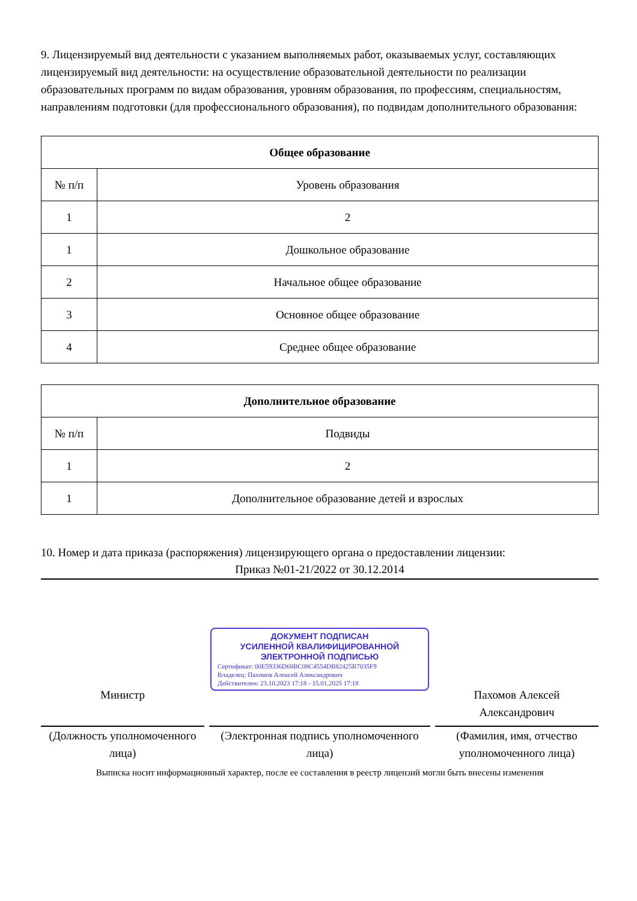9. Лицензируемый вид деятельности с указанием выполняемых работ, оказываемых услуг, составляющих лицензируемый вид деятельности: на осуществление образовательной деятельности по реализации образовательных программ по видам образования, уровням образования, по профессиям, специальностям, направлениям подготовки (для профессионального образования), по подвидам дополнительного образования:
| Общее образование | |
| --- | --- |
| № п/п | Уровень образования |
| 1 | 2 |
| 1 | Дошкольное образование |
| 2 | Начальное общее образование |
| 3 | Основное общее образование |
| 4 | Среднее общее образование |
| Дополнительное образование | |
| --- | --- |
| № п/п | Подвиды |
| 1 | 2 |
| 1 | Дополнительное образование детей и взрослых |
10. Номер и дата приказа (распоряжения) лицензирующего органа о предоставлении лицензии:
Приказ №01-21/2022 от 30.12.2014
Министр
ДОКУМЕНТ ПОДПИСАН
УСИЛЕННОЙ КВАЛИФИЦИРОВАННОЙ
ЭЛЕКТРОННОЙ ПОДПИСЬЮ
Сертификат: 00E59336D68BC08C4554DB82425B7035F9
Владелец: Пахомов Алексей Александрович
Действителен: 23.10.2023 17:18 - 15.01.2025 17:18
Пахомов Алексей Александрович
(Должность уполномоченного лица)
(Электронная подпись уполномоченного лица)
(Фамилия, имя, отчество уполномоченного лица)
Выписка носит информационный характер, после ее составления в реестр лицензий могли быть внесены изменения